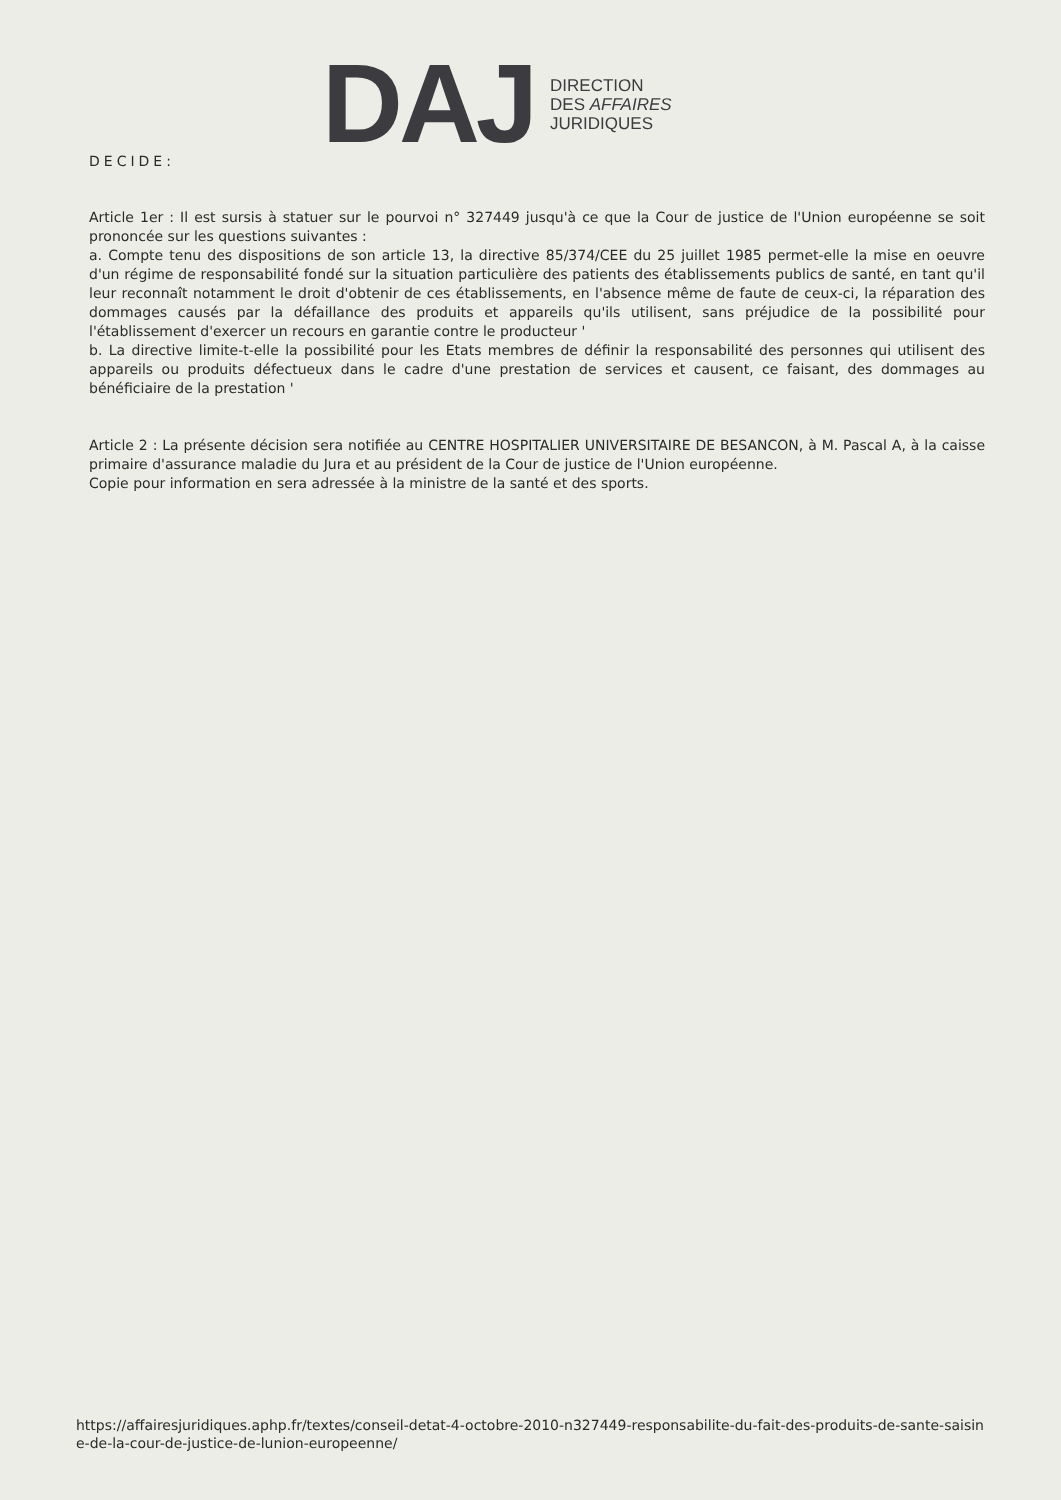DAJ
DIRECTION
DES AFFAIRES
JURIDIQUES
DECIDE:
Article 1er : Il est sursis à statuer sur le pourvoi n° 327449 jusqu'à ce que la Cour de justice de l'Union européenne se soit prononcée sur les questions suivantes :
a. Compte tenu des dispositions de son article 13, la directive 85/374/CEE du 25 juillet 1985 permet-elle la mise en oeuvre d'un régime de responsabilité fondé sur la situation particulière des patients des établissements publics de santé, en tant qu'il leur reconnaît notamment le droit d'obtenir de ces établissements, en l'absence même de faute de ceux-ci, la réparation des dommages causés par la défaillance des produits et appareils qu'ils utilisent, sans préjudice de la possibilité pour l'établissement d'exercer un recours en garantie contre le producteur '
b. La directive limite-t-elle la possibilité pour les Etats membres de définir la responsabilité des personnes qui utilisent des appareils ou produits défectueux dans le cadre d'une prestation de services et causent, ce faisant, des dommages au bénéficiaire de la prestation '
Article 2 : La présente décision sera notifiée au CENTRE HOSPITALIER UNIVERSITAIRE DE BESANCON, à M. Pascal A, à la caisse primaire d'assurance maladie du Jura et au président de la Cour de justice de l'Union européenne.
Copie pour information en sera adressée à la ministre de la santé et des sports.
https://affairesjuridiques.aphp.fr/textes/conseil-detat-4-octobre-2010-n327449-responsabilite-du-fait-des-produits-de-sante-saisine-de-la-cour-de-justice-de-lunion-europeenne/